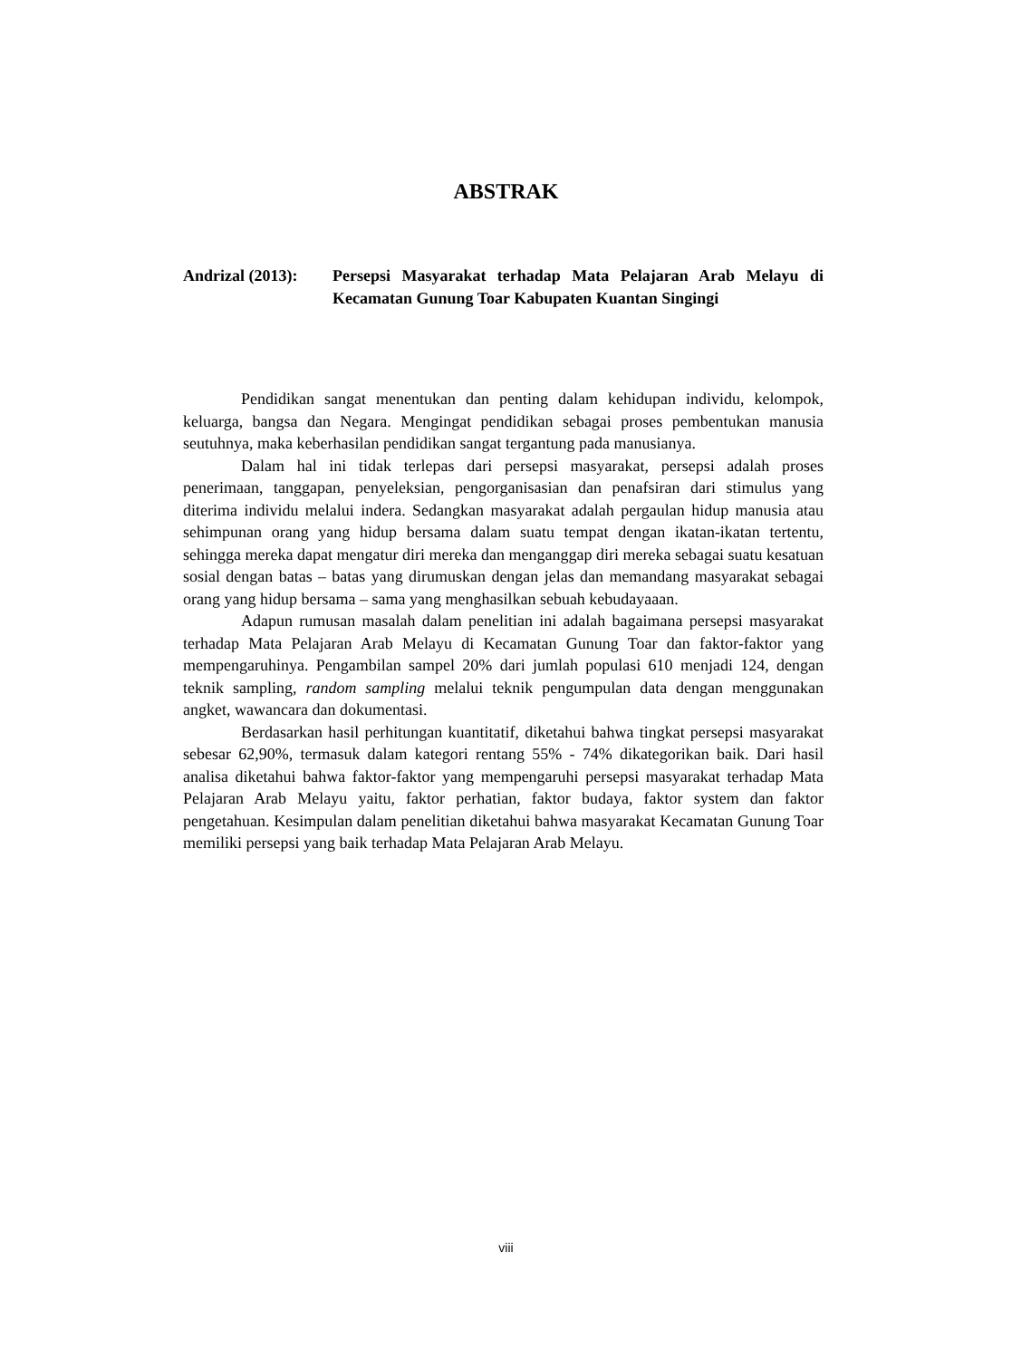ABSTRAK
Andrizal (2013):
Persepsi Masyarakat terhadap Mata Pelajaran Arab Melayu di Kecamatan Gunung Toar Kabupaten Kuantan Singingi
Pendidikan sangat menentukan dan penting dalam kehidupan individu, kelompok, keluarga, bangsa dan Negara. Mengingat pendidikan sebagai proses pembentukan manusia seutuhnya, maka keberhasilan pendidikan sangat tergantung pada manusianya.
Dalam hal ini tidak terlepas dari persepsi masyarakat, persepsi adalah proses penerimaan, tanggapan, penyeleksian, pengorganisasian dan penafsiran dari stimulus yang diterima individu melalui indera. Sedangkan masyarakat adalah pergaulan hidup manusia atau sehimpunan orang yang hidup bersama dalam suatu tempat dengan ikatan-ikatan tertentu, sehingga mereka dapat mengatur diri mereka dan menganggap diri mereka sebagai suatu kesatuan sosial dengan batas – batas yang dirumuskan dengan jelas dan memandang masyarakat sebagai orang yang hidup bersama – sama yang menghasilkan sebuah kebudayaaan.
Adapun rumusan masalah dalam penelitian ini adalah bagaimana persepsi masyarakat terhadap Mata Pelajaran Arab Melayu di Kecamatan Gunung Toar dan faktor-faktor yang mempengaruhinya. Pengambilan sampel 20% dari jumlah populasi 610 menjadi 124, dengan teknik sampling, random sampling melalui teknik pengumpulan data dengan menggunakan angket, wawancara dan dokumentasi.
Berdasarkan hasil perhitungan kuantitatif, diketahui bahwa tingkat persepsi masyarakat sebesar 62,90%, termasuk dalam kategori rentang 55% - 74% dikategorikan baik. Dari hasil analisa diketahui bahwa faktor-faktor yang mempengaruhi persepsi masyarakat terhadap Mata Pelajaran Arab Melayu yaitu, faktor perhatian, faktor budaya, faktor system dan faktor pengetahuan. Kesimpulan dalam penelitian diketahui bahwa masyarakat Kecamatan Gunung Toar memiliki persepsi yang baik terhadap Mata Pelajaran Arab Melayu.
viii